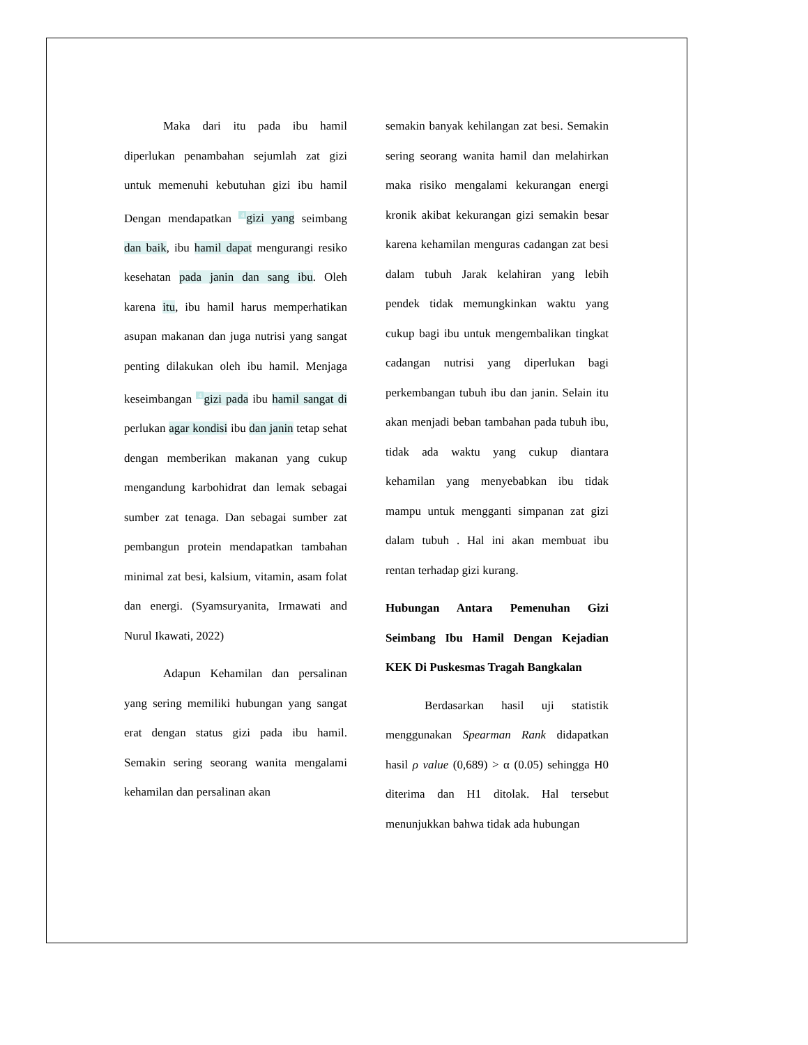Maka dari itu pada ibu hamil diperlukan penambahan sejumlah zat gizi untuk memenuhi kebutuhan gizi ibu hamil Dengan mendapatkan <sup>4</sup>gizi yang seimbang dan baik, ibu hamil dapat mengurangi resiko kesehatan pada janin dan sang ibu. Oleh karena itu, ibu hamil harus memperhatikan asupan makanan dan juga nutrisi yang sangat penting dilakukan oleh ibu hamil. Menjaga keseimbangan <sup>4</sup>gizi pada ibu hamil sangat di perlukan agar kondisi ibu dan janin tetap sehat dengan memberikan makanan yang cukup mengandung karbohidrat dan lemak sebagai sumber zat tenaga. Dan sebagai sumber zat pembangun protein mendapatkan tambahan minimal zat besi, kalsium, vitamin, asam folat dan energi. (Syamsuryanita, Irmawati and Nurul Ikawati, 2022)
Adapun Kehamilan dan persalinan yang sering memiliki hubungan yang sangat erat dengan status gizi pada ibu hamil. Semakin sering seorang wanita mengalami kehamilan dan persalinan akan
semakin banyak kehilangan zat besi. Semakin sering seorang wanita hamil dan melahirkan maka risiko mengalami kekurangan energi kronik akibat kekurangan gizi semakin besar karena kehamilan menguras cadangan zat besi dalam tubuh Jarak kelahiran yang lebih pendek tidak memungkinkan waktu yang cukup bagi ibu untuk mengembalikan tingkat cadangan nutrisi yang diperlukan bagi perkembangan tubuh ibu dan janin. Selain itu akan menjadi beban tambahan pada tubuh ibu, tidak ada waktu yang cukup diantara kehamilan yang menyebabkan ibu tidak mampu untuk mengganti simpanan zat gizi dalam tubuh . Hal ini akan membuat ibu rentan terhadap gizi kurang.
Hubungan Antara Pemenuhan Gizi Seimbang Ibu Hamil Dengan Kejadian KEK Di Puskesmas Tragah Bangkalan
Berdasarkan hasil uji statistik menggunakan Spearman Rank didapatkan hasil ρ value (0,689) > α (0.05) sehingga H0 diterima dan H1 ditolak. Hal tersebut menunjukkan bahwa tidak ada hubungan